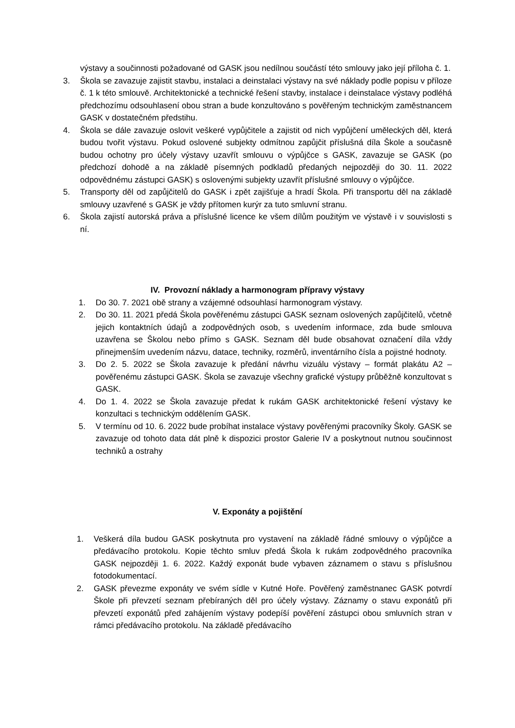výstavy a součinnosti požadované od GASK jsou nedílnou součástí této smlouvy jako její příloha č. 1.
3. Škola se zavazuje zajistit stavbu, instalaci a deinstalaci výstavy na své náklady podle popisu v příloze č. 1 k této smlouvě. Architektonické a technické řešení stavby, instalace i deinstalace výstavy podléhá předchozímu odsouhlasení obou stran a bude konzultováno s pověřeným technickým zaměstnancem GASK v dostatečném předstihu.
4. Škola se dále zavazuje oslovit veškeré vypůjčitele a zajistit od nich vypůjčení uměleckých děl, která budou tvořit výstavu. Pokud oslovené subjekty odmítnou zapůjčit příslušná díla Škole a současně budou ochotny pro účely výstavy uzavřít smlouvu o výpůjčce s GASK, zavazuje se GASK (po předchozí dohodě a na základě písemných podkladů předaných nejpozději do 30. 11. 2022 odpovědnému zástupci GASK) s oslovenými subjekty uzavřít příslušné smlouvy o výpůjčce.
5. Transporty děl od zapůjčitelů do GASK i zpět zajišťuje a hradí Škola. Při transportu děl na základě smlouvy uzavřené s GASK je vždy přítomen kurýr za tuto smluvní stranu.
6. Škola zajistí autorská práva a příslušné licence ke všem dílům použitým ve výstavě i v souvislosti s ní.
IV. Provozní náklady a harmonogram přípravy výstavy
1. Do 30. 7. 2021 obě strany a vzájemné odsouhlasí harmonogram výstavy.
2. Do 30. 11. 2021 předá Škola pověřenému zástupci GASK seznam oslovených zapůjčitelů, včetně jejich kontaktních údajů a zodpovědných osob, s uvedením informace, zda bude smlouva uzavřena se Školou nebo přímo s GASK. Seznam děl bude obsahovat označení díla vždy přinejmenším uvedením názvu, datace, techniky, rozměrů, inventárního čísla a pojistné hodnoty.
3. Do 2. 5. 2022 se Škola zavazuje k předání návrhu vizuálu výstavy – formát plakátu A2 – pověřenému zástupci GASK. Škola se zavazuje všechny grafické výstupy průběžně konzultovat s GASK.
4. Do 1. 4. 2022 se Škola zavazuje předat k rukám GASK architektonické řešení výstavy ke konzultaci s technickým oddělením GASK.
5. V termínu od 10. 6. 2022 bude probíhat instalace výstavy pověřenými pracovníky Školy. GASK se zavazuje od tohoto data dát plně k dispozici prostor Galerie IV a poskytnout nutnou součinnost techniků a ostrahy
V. Exponáty a pojištění
1. Veškerá díla budou GASK poskytnuta pro vystavení na základě řádné smlouvy o výpůjčce a předávacího protokolu. Kopie těchto smluv předá Škola k rukám zodpovědného pracovníka GASK nejpozději 1. 6. 2022. Každý exponát bude vybaven záznamem o stavu s příslušnou fotodokumentací.
2. GASK převezme exponáty ve svém sídle v Kutné Hoře. Pověřený zaměstnanec GASK potvrdí Škole při převzetí seznam přebíraných děl pro účely výstavy. Záznamy o stavu exponátů při převzetí exponátů před zahájením výstavy podepíší pověření zástupci obou smluvních stran v rámci předávacího protokolu. Na základě předávacího